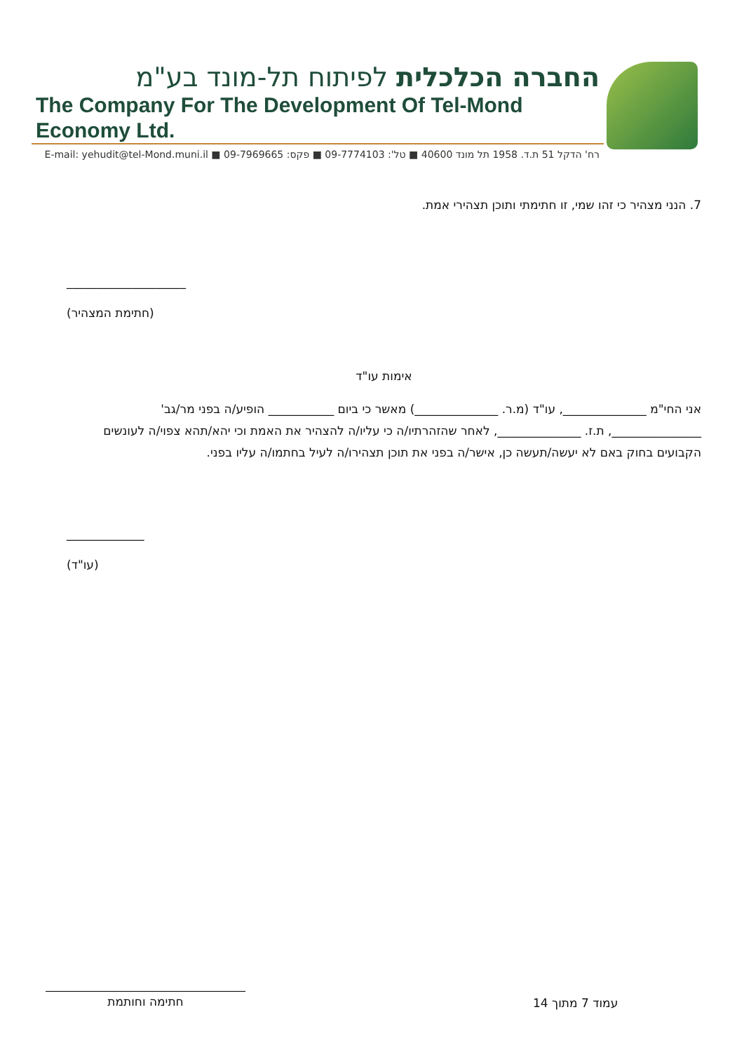החברה הכלכלית לפיתוח תל-מונד בע"מ
The Company For The Development Of Tel-Mond Economy Ltd.
רח' הדקל 51 ת.ד. 1958 תל מונד 40600 ■ טל': 09-7774103 ■ פקס: 09-7969665 ■ E-mail: yehudit@tel-Mond.muni.il
7. הנני מצהיר כי זהו שמי, זו חתימתי ותוכן תצהירי אמת.
____________________
(חתימת המצהיר)
אימות עו"ד
אני החי"מ ______________, עו"ד (מ.ר. ______________) מאשר כי ביום ___________ הופיע/ה בפני מר/גב' _______________, ת.ז. ______________, לאחר שהזהרתיו/ה כי עליו/ה להצהיר את האמת וכי יהא/תהא צפוי/ה לעונשים הקבועים בחוק באם לא יעשה/תעשה כן, אישר/ה בפני את תוכן תצהירו/ה לעיל בחתמו/ה עליו בפני.
_____________
(עו"ד)
עמוד 7 מתוך 14
חתימה וחותמת